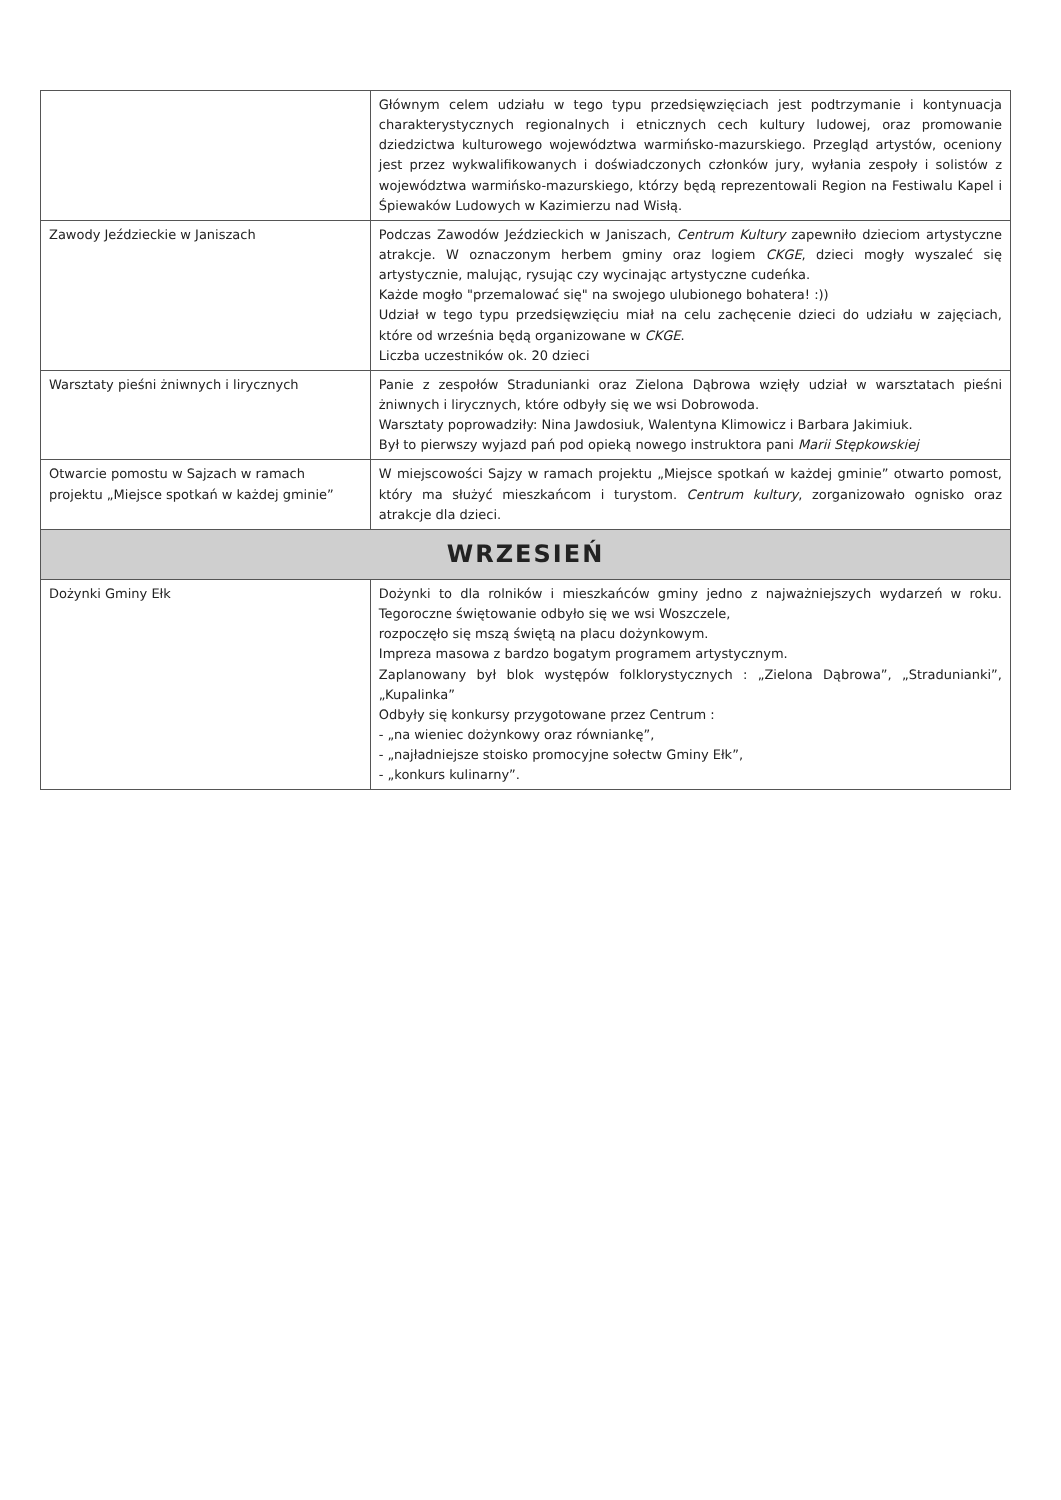| | Głównym celem udziału w tego typu przedsięwzięciach jest podtrzymanie i kontynuacja charakterystycznych regionalnych i etnicznych cech kultury ludowej, oraz promowanie dziedzictwa kulturowego województwa warmińsko-mazurskiego. Przegląd artystów, oceniony jest przez wykwalifikowanych i doświadczonych członków jury, wyłania zespoły i solistów z województwa warmińsko-mazurskiego, którzy będą reprezentowali Region na Festiwalu Kapel i Śpiewaków Ludowych w Kazimierzu nad Wisłą. |
| Zawody Jeździeckie w Janiszach | Podczas Zawodów Jeździeckich w Janiszach, Centrum Kultury zapewniło dzieciom artystyczne atrakcje. W oznaczonym herbem gminy oraz logiem CKGE , dzieci mogły wyszaleć się artystycznie, malując, rysując czy wycinając artystyczne cudeńka. Każde mogło "przemalować się" na swojego ulubionego bohatera! :)) Udział w tego typu przedsięwzięciu miał na celu zachęcenie dzieci do udziału w zajęciach, które od września będą organizowane w CKGE . Liczba uczestników ok. 20 dzieci |
| Warsztaty pieśni żniwnych i lirycznych | Panie z zespołów Stradunianki oraz Zielona Dąbrowa wzięły udział w warsztatach pieśni żniwnych i lirycznych, które odbyły się we wsi Dobrowoda. Warsztaty poprowadziły: Nina Jawdosiuk, Walentyna Klimowicz i Barbara Jakimiuk. Był to pierwszy wyjazd pań pod opieką nowego instruktora pani Marii Stępkowskiej |
| Otwarcie pomostu w Sajzach w ramach projektu „Miejsce spotkań w każdej gminie” | W miejscowości Sajzy w ramach projektu „Miejsce spotkań w każdej gminie” otwarto pomost, który ma służyć mieszkańcom i turystom. Centrum kultury , zorganizowało ognisko oraz atrakcje dla dzieci. |
| WRZESIEŃ | |
| Dożynki Gminy Ełk | Dożynki to dla rolników i mieszkańców gminy jedno z najważniejszych wydarzeń w roku. Tegoroczne świętowanie odbyło się we wsi Woszczele, rozpoczęło się mszą świętą na placu dożynkowym. Impreza masowa z bardzo bogatym programem artystycznym. Zaplanowany był blok występów folklorystycznych : „Zielona Dąbrowa”, „Stradunianki”, „Kupalinka” Odbyły się konkursy przygotowane przez Centrum : - „na wieniec dożynkowy oraz równiankę”, - „najładniejsze stoisko promocyjne sołectw Gminy Ełk”, - „konkurs kulinarny”. |